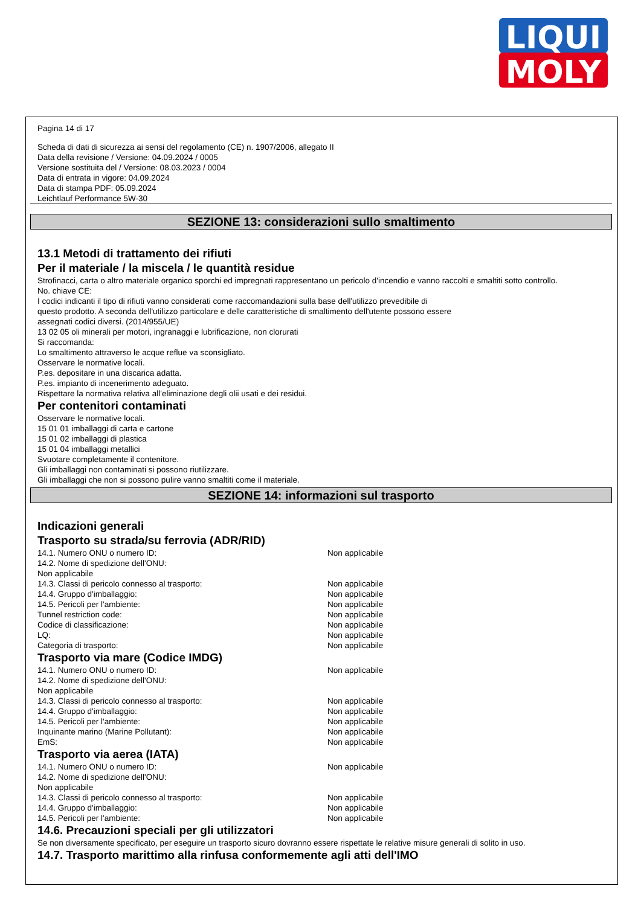LIQUI
MOLY
Pagina 14 di 17
Scheda di dati di sicurezza ai sensi del regolamento (CE) n. 1907/2006, allegato II
Data della revisione / Versione: 04.09.2024 / 0005
Versione sostituita del / Versione: 08.03.2023 / 0004
Data di entrata in vigore: 04.09.2024
Data di stampa PDF: 05.09.2024
Leichtlauf Performance 5W-30
SEZIONE 13: considerazioni sullo smaltimento
13.1 Metodi di trattamento dei rifiuti
Per il materiale / la miscela / le quantità residue
Strofinacci, carta o altro materiale organico sporchi ed impregnati rappresentano un pericolo d'incendio e vanno raccolti e smaltiti sotto controllo.
No. chiave CE:
I codici indicanti il tipo di rifiuti vanno considerati come raccomandazioni sulla base dell'utilizzo prevedibile di
questo prodotto. A seconda dell'utilizzo particolare e delle caratteristiche di smaltimento dell'utente possono essere
assegnati codici diversi. (2014/955/UE)
13 02 05 oli minerali per motori, ingranaggi e lubrificazione, non clorurati
Si raccomanda:
Lo smaltimento attraverso le acque reflue va sconsigliato.
Osservare le normative locali.
P.es. depositare in una discarica adatta.
P.es. impianto di incenerimento adeguato.
Rispettare la normativa relativa all'eliminazione degli olii usati e dei residui.
Per contenitori contaminati
Osservare le normative locali.
15 01 01 imballaggi di carta e cartone
15 01 02 imballaggi di plastica
15 01 04 imballaggi metallici
Svuotare completamente il contenitore.
Gli imballaggi non contaminati si possono riutilizzare.
Gli imballaggi che non si possono pulire vanno smaltiti come il materiale.
SEZIONE 14: informazioni sul trasporto
Indicazioni generali
Trasporto su strada/su ferrovia (ADR/RID)
14.1. Numero ONU o numero ID: Non applicabile
14.2. Nome di spedizione dell'ONU:
Non applicabile
14.3. Classi di pericolo connesso al trasporto: Non applicabile
14.4. Gruppo d'imballaggio: Non applicabile
14.5. Pericoli per l'ambiente: Non applicabile
Tunnel restriction code: Non applicabile
Codice di classificazione: Non applicabile
LQ: Non applicabile
Categoria di trasporto: Non applicabile
Trasporto via mare (Codice IMDG)
14.1. Numero ONU o numero ID: Non applicabile
14.2. Nome di spedizione dell'ONU:
Non applicabile
14.3. Classi di pericolo connesso al trasporto: Non applicabile
14.4. Gruppo d'imballaggio: Non applicabile
14.5. Pericoli per l'ambiente: Non applicabile
Inquinante marino (Marine Pollutant): Non applicabile
EmS: Non applicabile
Trasporto via aerea (IATA)
14.1. Numero ONU o numero ID: Non applicabile
14.2. Nome di spedizione dell'ONU:
Non applicabile
14.3. Classi di pericolo connesso al trasporto: Non applicabile
14.4. Gruppo d'imballaggio: Non applicabile
14.5. Pericoli per l'ambiente: Non applicabile
14.6. Precauzioni speciali per gli utilizzatori
Se non diversamente specificato, per eseguire un trasporto sicuro dovranno essere rispettate le relative misure generali di solito in uso.
14.7. Trasporto marittimo alla rinfusa conformemente agli atti dell'IMO